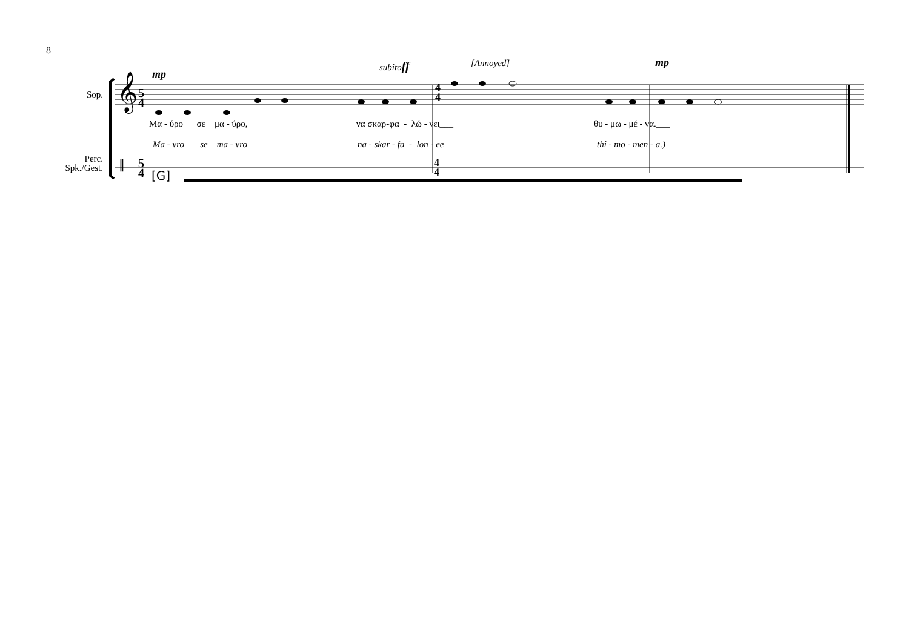8
𝄞
5
4
4
4
5
4
4
4
𝄥
Sop.
Perc.
Spk./Gest.
mp
subitoff [Annoyed] mp
[G]
Μα - ύρο σε μα - ύρο, να σκαρ-φα - λώ - νει___ θυ - μω - μέ - να.___
Ma - vro se ma - vro na - skar - fa - lon - ee___ thi - mo - men - a.)___